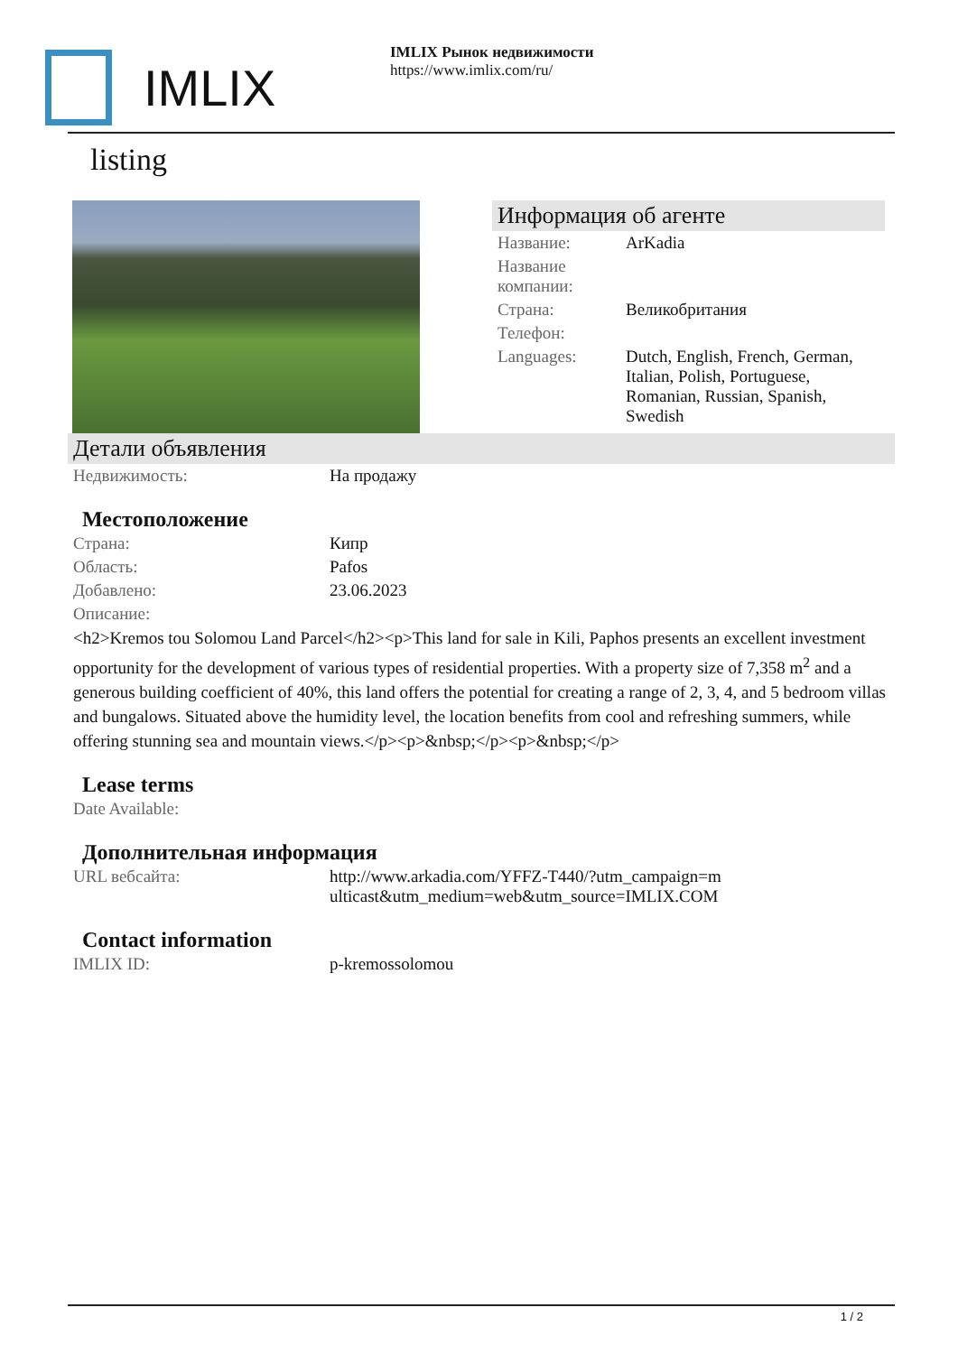IMLIX
IMLIX Рынок недвижимости
https://www.imlix.com/ru/
listing
Информация об агенте
| Название: | ArKadia |
| Название компании: | |
| Страна: | Великобритания |
| Телефон: | |
| Languages: | Dutch, English, French, German, Italian, Polish, Portuguese, Romanian, Russian, Spanish, Swedish |
Детали объявления
| Недвижимость: | На продажу |
Местоположение
| Страна: | Кипр |
| Область: | Pafos |
| Добавлено: | 23.06.2023 |
| Описание: | |
<h2>Kremos tou Solomou Land Parcel</h2><p>This land for sale in Kili, Paphos presents an excellent investment opportunity for the development of various types of residential properties. With a property size of 7,358 m<sup>2</sup> and a generous building coefficient of 40%, this land offers the potential for creating a range of 2, 3, 4, and 5 bedroom villas and bungalows. Situated above the humidity level, the location benefits from cool and refreshing summers, while offering stunning sea and mountain views.</p><p>&nbsp;</p><p>&nbsp;</p>
Lease terms
| Date Available: | |
Дополнительная информация
| URL вебсайта: | http://www.arkadia.com/YFFZ-T440/?utm_campaign=multicast&utm_medium=web&utm_source=IMLIX.COM |
Contact information
| IMLIX ID: | p-kremossolomou |
1 / 2